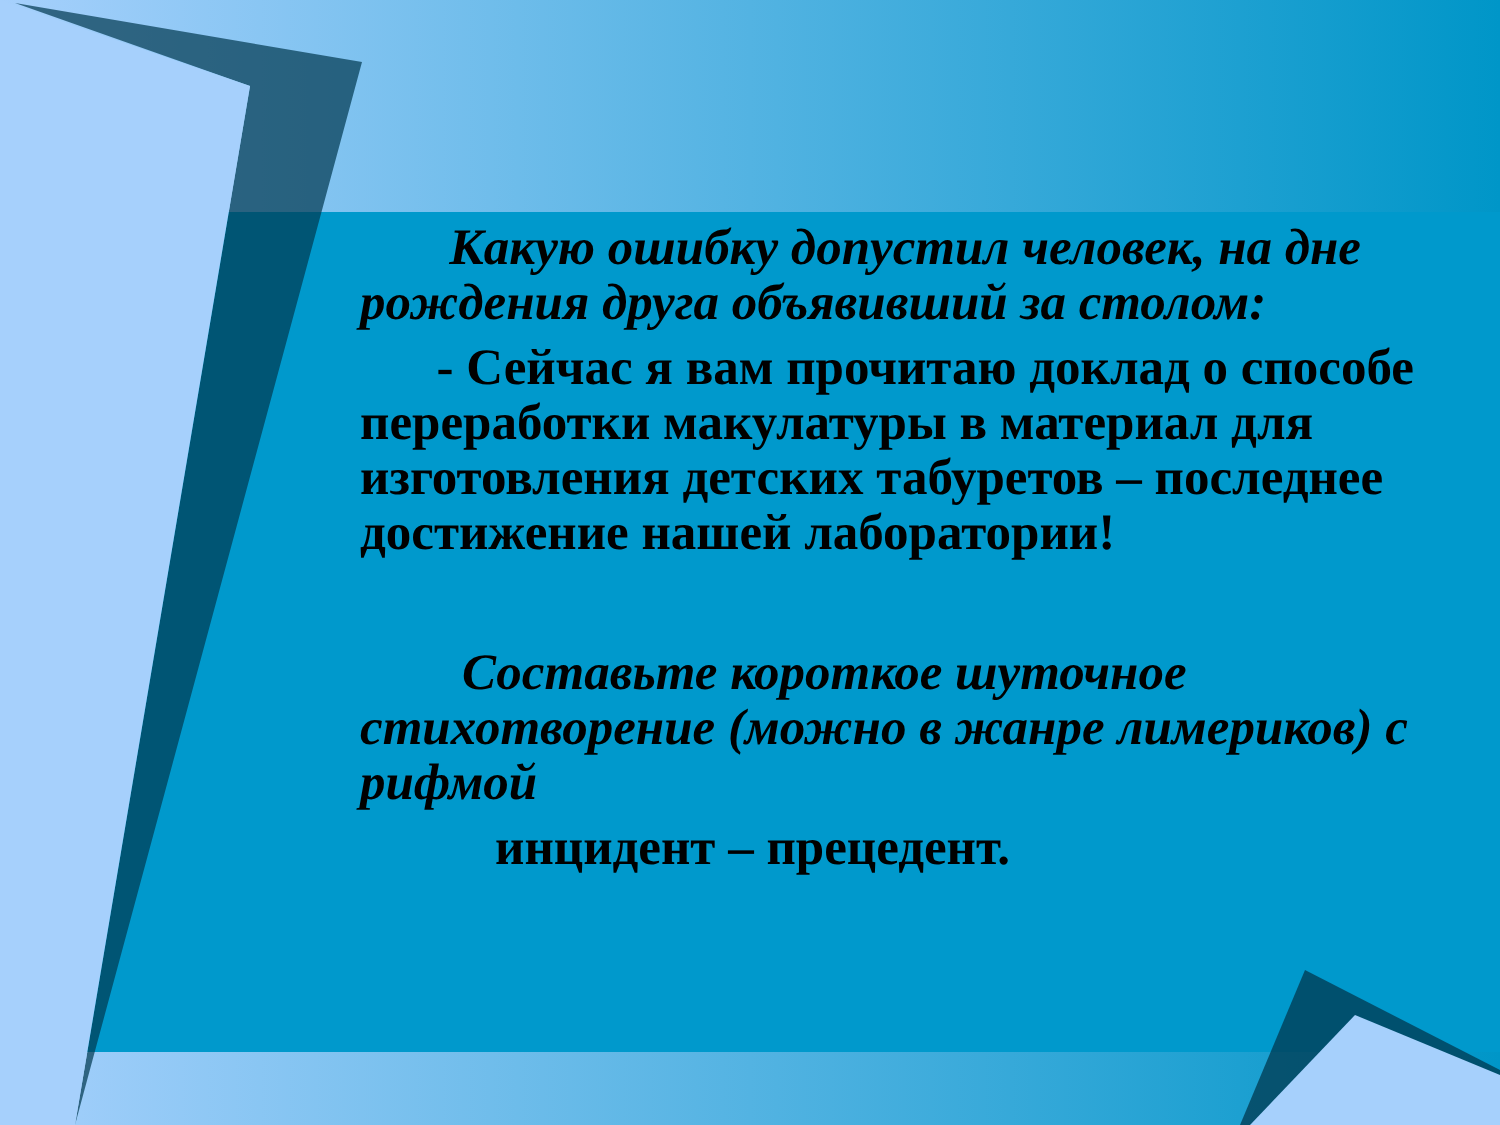Какую ошибку допустил человек, на дне рождения друга объявивший за столом:
- Сейчас я вам прочитаю доклад о способе переработки макулатуры в материал для изготовления детских табуретов – последнее достижение нашей лаборатории!
Составьте короткое шуточное стихотворение (можно в жанре лимериков) с рифмой
инцидент – прецедент.